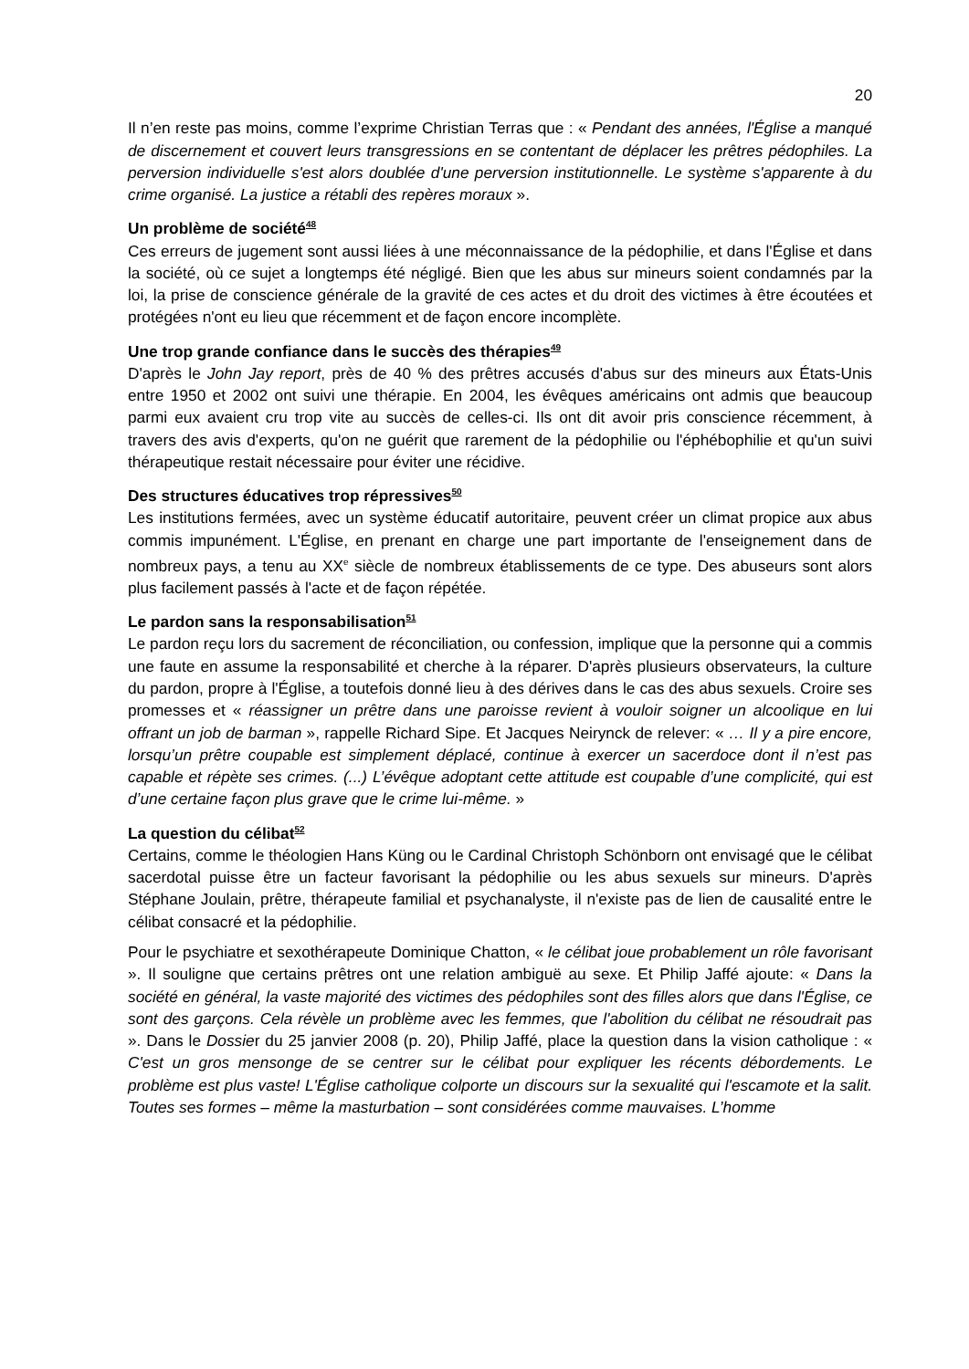20
Il n’en reste pas moins, comme l’exprime Christian Terras que : « Pendant des années, l'Église a manqué de discernement et couvert leurs transgressions en se contentant de déplacer les prêtres pédophiles. La perversion individuelle s'est alors doublée d'une perversion institutionnelle. Le système s'apparente à du crime organisé. La justice a rétabli des repères moraux ».
Un problème de société<sup>48</sup>
Ces erreurs de jugement sont aussi liées à une méconnaissance de la pédophilie, et dans l'Église et dans la société, où ce sujet a longtemps été négligé. Bien que les abus sur mineurs soient condamnés par la loi, la prise de conscience générale de la gravité de ces actes et du droit des victimes à être écoutées et protégées n'ont eu lieu que récemment et de façon encore incomplète.
Une trop grande confiance dans le succès des thérapies<sup>49</sup>
D'après le John Jay report, près de 40 % des prêtres accusés d'abus sur des mineurs aux États-Unis entre 1950 et 2002 ont suivi une thérapie. En 2004, les évêques américains ont admis que beaucoup parmi eux avaient cru trop vite au succès de celles-ci. Ils ont dit avoir pris conscience récemment, à travers des avis d'experts, qu'on ne guérit que rarement de la pédophilie ou l'éphébophilie et qu'un suivi thérapeutique restait nécessaire pour éviter une récidive.
Des structures éducatives trop répressives<sup>50</sup>
Les institutions fermées, avec un système éducatif autoritaire, peuvent créer un climat propice aux abus commis impunément. L'Église, en prenant en charge une part importante de l'enseignement dans de nombreux pays, a tenu au XX<sup>e</sup> siècle de nombreux établissements de ce type. Des abuseurs sont alors plus facilement passés à l'acte et de façon répétée.
Le pardon sans la responsabilisation<sup>51</sup>
Le pardon reçu lors du sacrement de réconciliation, ou confession, implique que la personne qui a commis une faute en assume la responsabilité et cherche à la réparer. D'après plusieurs observateurs, la culture du pardon, propre à l'Église, a toutefois donné lieu à des dérives dans le cas des abus sexuels. Croire ses promesses et « réassigner un prêtre dans une paroisse revient à vouloir soigner un alcoolique en lui offrant un job de barman », rappelle Richard Sipe. Et Jacques Neirynck de relever: « … Il y a pire encore, lorsqu’un prêtre coupable est simplement déplacé, continue à exercer un sacerdoce dont il n’est pas capable et répète ses crimes. (...) L’évêque adoptant cette attitude est coupable d’une complicité, qui est d’une certaine façon plus grave que le crime lui-même. »
La question du célibat<sup>52</sup>
Certains, comme le théologien Hans Küng ou le Cardinal Christoph Schönborn ont envisagé que le célibat sacerdotal puisse être un facteur favorisant la pédophilie ou les abus sexuels sur mineurs. D'après Stéphane Joulain, prêtre, thérapeute familial et psychanalyste, il n'existe pas de lien de causalité entre le célibat consacré et la pédophilie.
Pour le psychiatre et sexothérapeute Dominique Chatton, « le célibat joue probablement un rôle favorisant ». Il souligne que certains prêtres ont une relation ambiguë au sexe. Et Philip Jaffé ajoute: « Dans la société en général, la vaste majorité des victimes des pédophiles sont des filles alors que dans l'Église, ce sont des garçons. Cela révèle un problème avec les femmes, que l'abolition du célibat ne résoudrait pas ». Dans le Dossier du 25 janvier 2008 (p. 20), Philip Jaffé, place la question dans la vision catholique : « C'est un gros mensonge de se centrer sur le célibat pour expliquer les récents débordements. Le problème est plus vaste! L'Église catholique colporte un discours sur la sexualité qui l'escamote et la salit. Toutes ses formes – même la masturbation – sont considérées comme mauvaises. L’homme